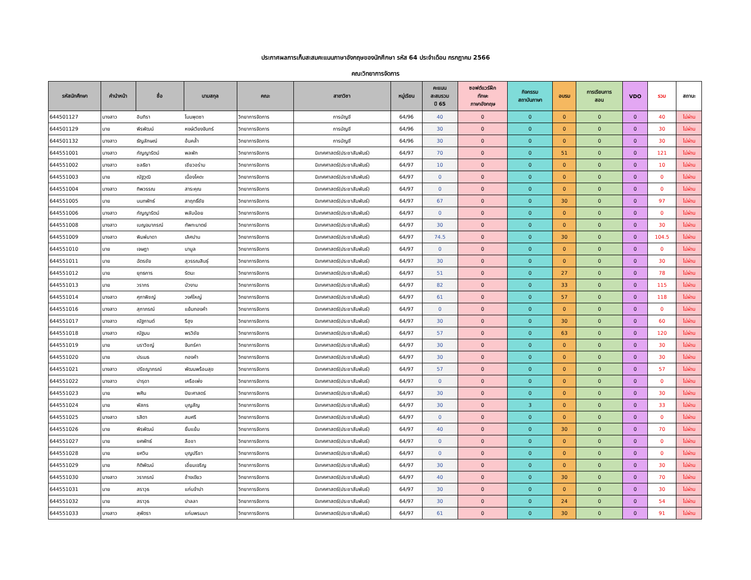ประกาศผลการเก็บสะสมคะแนนภาษาอังกฤษของนักศึกษา รหัส 64 ประจำเดือน กรกฎาคม 2566
คณะวิทยาการจัดการ
| รหัสนักศึกษา | คำนำหน้า | ชื่อ | นามสกุล | คณะ | สาขาวิชา | หมู่เรียน | คะแนน สะสมรวม ปี 65 | ซอฟต์แวร์ฝึก ทักษะ ภาษาอังกฤษ | กิจกรรม สถาบันภาษา | อบรม | การเรียนการ สอน | VDO | รวม | สถานะ |
| --- | --- | --- | --- | --- | --- | --- | --- | --- | --- | --- | --- | --- | --- | --- |
| 644501127 | นางสาว | อินทิรา | โนนพุดซา | วิทยาการจัดการ | การบัญชี | 64/96 | 40 | 0 | 0 | 0 | 0 | 0 | 40 | ไม่ผ่าน |
| 644501129 | นาย | พีรพัฒน์ | หงษ์เวียงจันทร์ | วิทยาการจัดการ | การบัญชี | 64/96 | 30 | 0 | 0 | 0 | 0 | 0 | 30 | ไม่ผ่าน |
| 644501132 | นางสาว | ธัญลักษณ์ | อ้นคล้ำ | วิทยาการจัดการ | การบัญชี | 64/96 | 30 | 0 | 0 | 0 | 0 | 0 | 30 | ไม่ผ่าน |
| 644551001 | นางสาว | กัญญารัตน์ | พลพัก | วิทยาการจัดการ | นิเทศศาสตร์(ประชาสัมพันธ์) | 64/97 | 70 | 0 | 0 | 51 | 0 | 0 | 121 | ไม่ผ่าน |
| 644551002 | นางสาว | ชลธิชา | เชียวอร่าม | วิทยาการจัดการ | นิเทศศาสตร์(ประชาสัมพันธ์) | 64/97 | 10 | 0 | 0 | 0 | 0 | 0 | 10 | ไม่ผ่าน |
| 644551003 | นาย | ณัฐวุฒิ | เนื่องโคตะ | วิทยาการจัดการ | นิเทศศาสตร์(ประชาสัมพันธ์) | 64/97 | 0 | 0 | 0 | 0 | 0 | 0 | 0 | ไม่ผ่าน |
| 644551004 | นางสาว | ทิพวรรณ | สาระคุณ | วิทยาการจัดการ | นิเทศศาสตร์(ประชาสัมพันธ์) | 64/97 | 0 | 0 | 0 | 0 | 0 | 0 | 0 | ไม่ผ่าน |
| 644551005 | นาย | นนทพัทธ์ | สาฤทธิ์ชัย | วิทยาการจัดการ | นิเทศศาสตร์(ประชาสัมพันธ์) | 64/97 | 67 | 0 | 0 | 30 | 0 | 0 | 97 | ไม่ผ่าน |
| 644551006 | นางสาว | กัญญารัตน์ | พลับน้อย | วิทยาการจัดการ | นิเทศศาสตร์(ประชาสัมพันธ์) | 64/97 | 0 | 0 | 0 | 0 | 0 | 0 | 0 | ไม่ผ่าน |
| 644551008 | นางสาว | เบญจมาภรณ์ | ทัพทะมาตย์ | วิทยาการจัดการ | นิเทศศาสตร์(ประชาสัมพันธ์) | 64/97 | 30 | 0 | 0 | 0 | 0 | 0 | 30 | ไม่ผ่าน |
| 644551009 | นางสาว | พิมพ์มาดา | เลิศปาน | วิทยาการจัดการ | นิเทศศาสตร์(ประชาสัมพันธ์) | 64/97 | 74.5 | 0 | 0 | 30 | 0 | 0 | 104.5 | ไม่ผ่าน |
| 644551010 | นาย | เจษฎา | นามูล | วิทยาการจัดการ | นิเทศศาสตร์(ประชาสัมพันธ์) | 64/97 | 0 | 0 | 0 | 0 | 0 | 0 | 0 | ไม่ผ่าน |
| 644551011 | นาย | ฉัตรชัย | สุวรรณสินธุ์ | วิทยาการจัดการ | นิเทศศาสตร์(ประชาสัมพันธ์) | 64/97 | 30 | 0 | 0 | 0 | 0 | 0 | 30 | ไม่ผ่าน |
| 644551012 | นาย | ยุทธการ | รัตนะ | วิทยาการจัดการ | นิเทศศาสตร์(ประชาสัมพันธ์) | 64/97 | 51 | 0 | 0 | 27 | 0 | 0 | 78 | ไม่ผ่าน |
| 644551013 | นาย | วรากร | บัวงาม | วิทยาการจัดการ | นิเทศศาสตร์(ประชาสัมพันธ์) | 64/97 | 82 | 0 | 0 | 33 | 0 | 0 | 115 | ไม่ผ่าน |
| 644551014 | นางสาว | ศุภาพิชญ์ | วงศ์ใหญ่ | วิทยาการจัดการ | นิเทศศาสตร์(ประชาสัมพันธ์) | 64/97 | 61 | 0 | 0 | 57 | 0 | 0 | 118 | ไม่ผ่าน |
| 644551016 | นางสาว | สุภาภรณ์ | แย้มทองคำ | วิทยาการจัดการ | นิเทศศาสตร์(ประชาสัมพันธ์) | 64/97 | 0 | 0 | 0 | 0 | 0 | 0 | 0 | ไม่ผ่าน |
| 644551017 | นางสาว | ณัฐกานต์ | รีฮุง | วิทยาการจัดการ | นิเทศศาสตร์(ประชาสัมพันธ์) | 64/97 | 30 | 0 | 0 | 30 | 0 | 0 | 60 | ไม่ผ่าน |
| 644551018 | นางสาว | ณัฐมน | พรวิชัย | วิทยาการจัดการ | นิเทศศาสตร์(ประชาสัมพันธ์) | 64/97 | 57 | 0 | 0 | 63 | 0 | 0 | 120 | ไม่ผ่าน |
| 644551019 | นาย | นราวิชญ์ | จันทร์คา | วิทยาการจัดการ | นิเทศศาสตร์(ประชาสัมพันธ์) | 64/97 | 30 | 0 | 0 | 0 | 0 | 0 | 30 | ไม่ผ่าน |
| 644551020 | นาย | ปรเมธ | ทองคำ | วิทยาการจัดการ | นิเทศศาสตร์(ประชาสัมพันธ์) | 64/97 | 30 | 0 | 0 | 0 | 0 | 0 | 30 | ไม่ผ่าน |
| 644551021 | นางสาว | ปรัชญาภรณ์ | พัฒนพร้อมสุข | วิทยาการจัดการ | นิเทศศาสตร์(ประชาสัมพันธ์) | 64/97 | 57 | 0 | 0 | 0 | 0 | 0 | 57 | ไม่ผ่าน |
| 644551022 | นางสาว | ปารุดา | เครือเพ่ง | วิทยาการจัดการ | นิเทศศาสตร์(ประชาสัมพันธ์) | 64/97 | 0 | 0 | 0 | 0 | 0 | 0 | 0 | ไม่ผ่าน |
| 644551023 | นาย | พศิน | ปิยะศาสตร์ | วิทยาการจัดการ | นิเทศศาสตร์(ประชาสัมพันธ์) | 64/97 | 30 | 0 | 0 | 0 | 0 | 0 | 30 | ไม่ผ่าน |
| 644551024 | นาย | พัสกร | บุญสัญ | วิทยาการจัดการ | นิเทศศาสตร์(ประชาสัมพันธ์) | 64/97 | 30 | 0 | 3 | 0 | 0 | 0 | 33 | ไม่ผ่าน |
| 644551025 | นางสาว | รสิตา | สมศรี | วิทยาการจัดการ | นิเทศศาสตร์(ประชาสัมพันธ์) | 64/97 | 0 | 0 | 0 | 0 | 0 | 0 | 0 | ไม่ผ่าน |
| 644551026 | นาย | พีรพัฒน์ | ยิ้มแย้ม | วิทยาการจัดการ | นิเทศศาสตร์(ประชาสัมพันธ์) | 64/97 | 40 | 0 | 0 | 30 | 0 | 0 | 70 | ไม่ผ่าน |
| 644551027 | นาย | ยศพัทธ์ | ลือชา | วิทยาการจัดการ | นิเทศศาสตร์(ประชาสัมพันธ์) | 64/97 | 0 | 0 | 0 | 0 | 0 | 0 | 0 | ไม่ผ่าน |
| 644551028 | นาย | ยศวิน | บุญปรีชา | วิทยาการจัดการ | นิเทศศาสตร์(ประชาสัมพันธ์) | 64/97 | 0 | 0 | 0 | 0 | 0 | 0 | 0 | ไม่ผ่าน |
| 644551029 | นาย | กิติพัฒน์ | เอี่ยมเจริญ | วิทยาการจัดการ | นิเทศศาสตร์(ประชาสัมพันธ์) | 64/97 | 30 | 0 | 0 | 0 | 0 | 0 | 30 | ไม่ผ่าน |
| 644551030 | นางสาว | วราภรณ์ | ช้างเขียว | วิทยาการจัดการ | นิเทศศาสตร์(ประชาสัมพันธ์) | 64/97 | 40 | 0 | 0 | 30 | 0 | 0 | 70 | ไม่ผ่าน |
| 644551031 | นาย | สราวุธ | แก่นจำปา | วิทยาการจัดการ | นิเทศศาสตร์(ประชาสัมพันธ์) | 64/97 | 30 | 0 | 0 | 0 | 0 | 0 | 30 | ไม่ผ่าน |
| 644551032 | นาย | สราวุธ | ปาลลา | วิทยาการจัดการ | นิเทศศาสตร์(ประชาสัมพันธ์) | 64/97 | 30 | 0 | 0 | 24 | 0 | 0 | 54 | ไม่ผ่าน |
| 644551033 | นางสาว | สุพัตรา | แก่นพรมมา | วิทยาการจัดการ | นิเทศศาสตร์(ประชาสัมพันธ์) | 64/97 | 61 | 0 | 0 | 30 | 0 | 0 | 91 | ไม่ผ่าน |